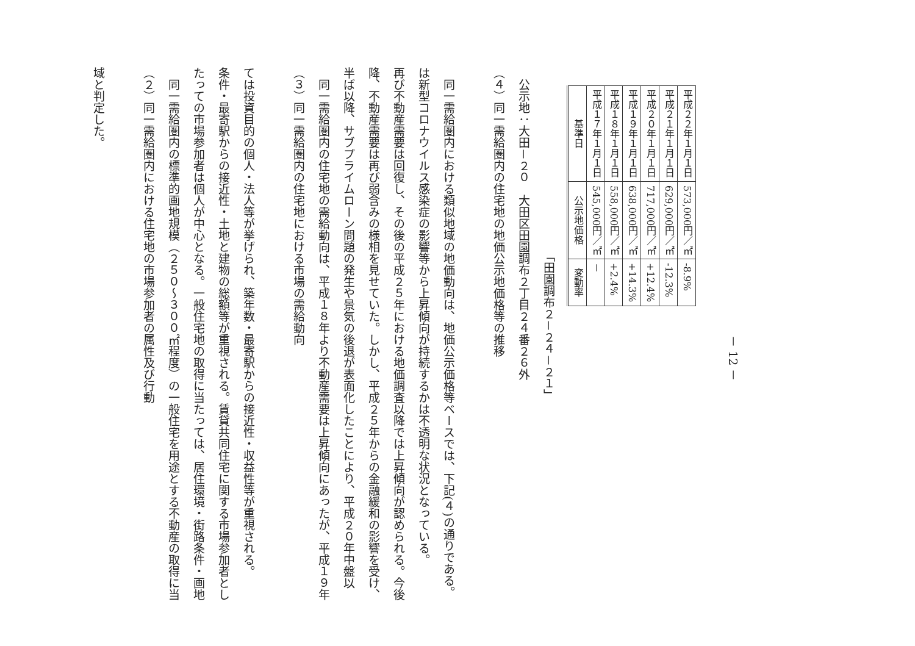域と判定した。
（２）同一需給圏内における住宅地の市場参加者の属性及び行動
同一需給圏内の標準的画地規模（２５０～３００㎡程度）の一般住宅を用途とする不動産の取得に当たっての市場参加者は個人が中心となる。一般住宅地の取得に当たっては、居住環境・街路条件・画地条件・最寄駅からの接近性・土地と建物の総額等が重視される。賃貸共同住宅に関する市場参加者としては投資目的の個人・法人等が挙げられ、築年数・最寄駅からの接近性・収益性等が重視される。
（３）同一需給圏内の住宅地における市場の需給動向
同一需給圏内の住宅地の需給動向は、平成１８年より不動産需要は上昇傾向にあったが、平成１９年半ば以降、サブプライムローン問題の発生や景気の後退が表面化したことにより、平成２０年中盤以降、不動産需要は再び弱含みの様相を見せていた。しかし、平成２５年からの金融緩和の影響を受け、再び不動産需要は回復し、その後の平成２５年における地価調査以降では上昇傾向が認められる。今後は新型コロナウイルス感染症の影響等から上昇傾向が持続するかは不透明な状況となっている。
同一需給圏内における類似地域の地価動向は、地価公示価格等ベースでは、下記(４)の通りである。
（４）同一需給圏内の住宅地の地価公示地価格等の推移
公示地：大田－２０　大田区田園調布２丁目２４番２６外
「田園調布２－２４－２１」
| 基準日 | 公示地価格 | 変動率 |
| --- | --- | --- |
| 平成１７年１月１日 | 545,000円／㎡ | － |
| 平成１８年１月１日 | 558,000円／㎡ | +2.4% |
| 平成１９年１月１日 | 638,000円／㎡ | +14.3% |
| 平成２０年１月１日 | 717,000円／㎡ | +12.4% |
| 平成２１年１月１日 | 629,000円／㎡ | -12.3% |
| 平成２２年１月１日 | 573,000円／㎡ | -8.9% |
－ 12 －